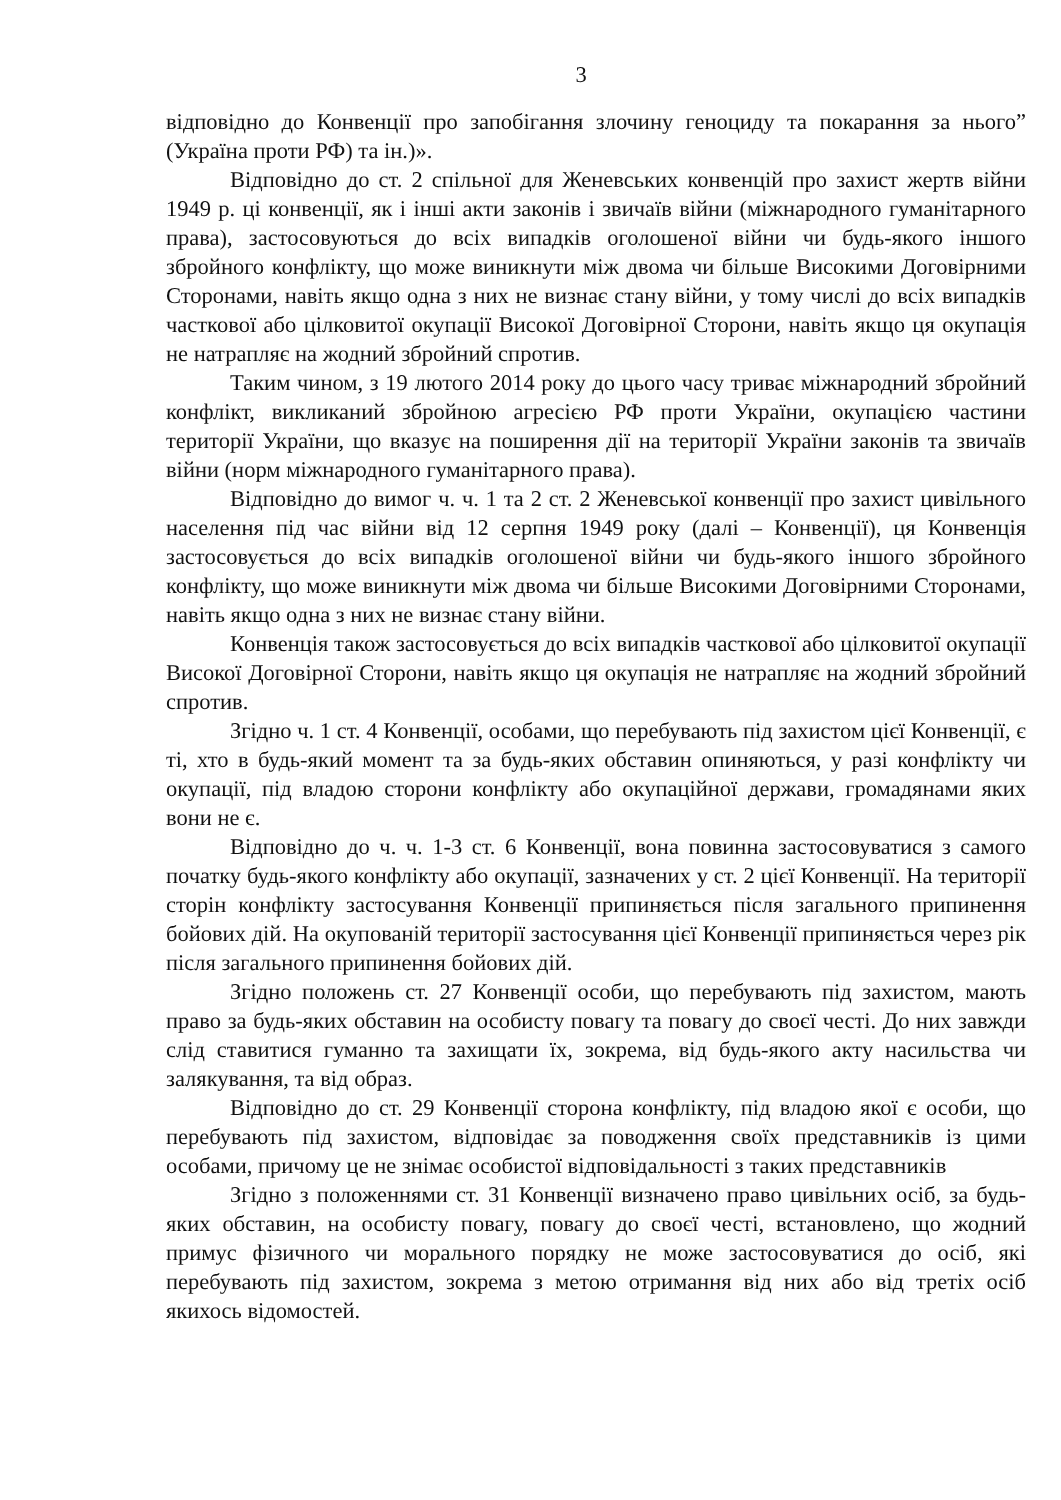3
відповідно до Конвенції про запобігання злочину геноциду та покарання за нього” (Україна проти РФ) та ін.)».
Відповідно до ст. 2 спільної для Женевських конвенцій про захист жертв війни 1949 р. ці конвенції, як і інші акти законів і звичаїв війни (міжнародного гуманітарного права), застосовуються до всіх випадків оголошеної війни чи будь-якого іншого збройного конфлікту, що може виникнути між двома чи більше Високими Договірними Сторонами, навіть якщо одна з них не визнає стану війни, у тому числі до всіх випадків часткової або цілковитої окупації Високої Договірної Сторони, навіть якщо ця окупація не натрапляє на жодний збройний спротив.
Таким чином, з 19 лютого 2014 року до цього часу триває міжнародний збройний конфлікт, викликаний збройною агресією РФ проти України, окупацією частини території України, що вказує на поширення дії на території України законів та звичаїв війни (норм міжнародного гуманітарного права).
Відповідно до вимог ч. ч. 1 та 2 ст. 2 Женевської конвенції про захист цивільного населення під час війни від 12 серпня 1949 року (далі – Конвенції), ця Конвенція застосовується до всіх випадків оголошеної війни чи будь-якого іншого збройного конфлікту, що може виникнути між двома чи більше Високими Договірними Сторонами, навіть якщо одна з них не визнає стану війни.
Конвенція також застосовується до всіх випадків часткової або цілковитої окупації Високої Договірної Сторони, навіть якщо ця окупація не натрапляє на жодний збройний спротив.
Згідно ч. 1 ст. 4 Конвенції, особами, що перебувають під захистом цієї Конвенції, є ті, хто в будь-який момент та за будь-яких обставин опиняються, у разі конфлікту чи окупації, під владою сторони конфлікту або окупаційної держави, громадянами яких вони не є.
Відповідно до ч. ч. 1-3 ст. 6 Конвенції, вона повинна застосовуватися з самого початку будь-якого конфлікту або окупації, зазначених у ст. 2 цієї Конвенції. На території сторін конфлікту застосування Конвенції припиняється після загального припинення бойових дій. На окупованій території застосування цієї Конвенції припиняється через рік після загального припинення бойових дій.
Згідно положень ст. 27 Конвенції особи, що перебувають під захистом, мають право за будь-яких обставин на особисту повагу та повагу до своєї честі. До них завжди слід ставитися гуманно та захищати їх, зокрема, від будь-якого акту насильства чи залякування, та від образ.
Відповідно до ст. 29 Конвенції сторона конфлікту, під владою якої є особи, що перебувають під захистом, відповідає за поводження своїх представників із цими особами, причому це не знімає особистої відповідальності з таких представників
Згідно з положеннями ст. 31 Конвенції визначено право цивільних осіб, за будь-яких обставин, на особисту повагу, повагу до своєї честі, встановлено, що жодний примус фізичного чи морального порядку не може застосовуватися до осіб, які перебувають під захистом, зокрема з метою отримання від них або від третіх осіб якихось відомостей.